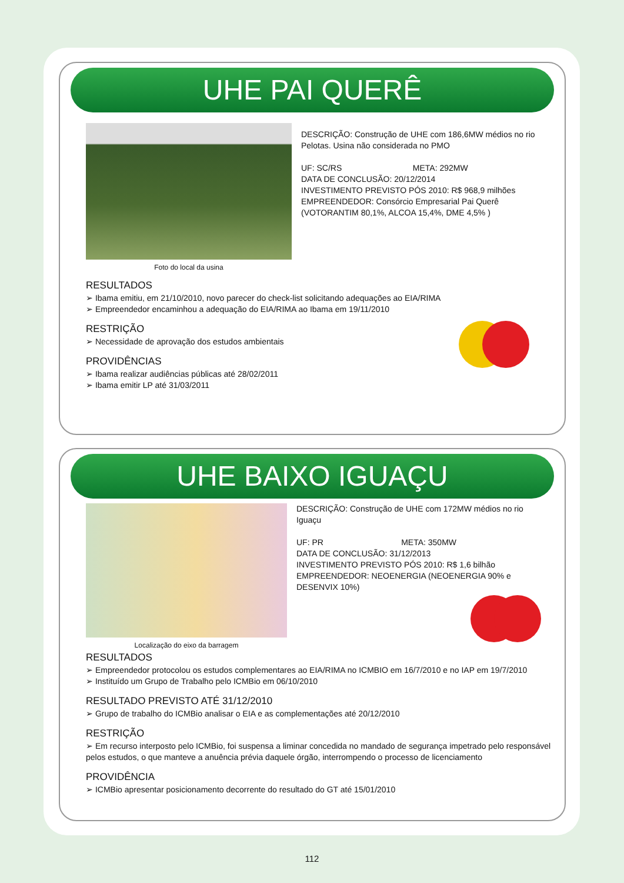UHE PAI QUERÊ
Foto do local da usina
DESCRIÇÃO: Construção de UHE com 186,6MW médios no rio Pelotas. Usina não considerada no PMO
UF: SC/RS META: 292MW
DATA DE CONCLUSÃO: 20/12/2014
INVESTIMENTO PREVISTO PÓS 2010: R$ 968,9 milhões
EMPREENDEDOR: Consórcio Empresarial Pai Querê (VOTORANTIM 80,1%, ALCOA 15,4%, DME 4,5% )
RESULTADOS
➢ Ibama emitiu, em 21/10/2010, novo parecer do check-list solicitando adequações ao EIA/RIMA
➢ Empreendedor encaminhou a adequação do EIA/RIMA ao Ibama em 19/11/2010
RESTRIÇÃO
➢ Necessidade de aprovação dos estudos ambientais
PROVIDÊNCIAS
➢ Ibama realizar audiências públicas até 28/02/2011
➢ Ibama emitir LP até 31/03/2011
UHE BAIXO IGUAÇU
Localização do eixo da barragem
DESCRIÇÃO: Construção de UHE com 172MW médios no rio Iguaçu
UF: PR META: 350MW
DATA DE CONCLUSÃO: 31/12/2013
INVESTIMENTO PREVISTO PÓS 2010: R$ 1,6 bilhão
EMPREENDEDOR: NEOENERGIA (NEOENERGIA 90% e DESENVIX 10%)
RESULTADOS
➢ Empreendedor protocolou os estudos complementares ao EIA/RIMA no ICMBIO em 16/7/2010 e no IAP em 19/7/2010
➢ Instituído um Grupo de Trabalho pelo ICMBio em 06/10/2010
RESULTADO PREVISTO ATÉ 31/12/2010
➢ Grupo de trabalho do ICMBio analisar o EIA e as complementações até 20/12/2010
RESTRIÇÃO
➢ Em recurso interposto pelo ICMBio, foi suspensa a liminar concedida no mandado de segurança impetrado pelo responsável pelos estudos, o que manteve a anuência prévia daquele órgão, interrompendo o processo de licenciamento
PROVIDÊNCIA
➢ ICMBio apresentar posicionamento decorrente do resultado do GT até 15/01/2010
112